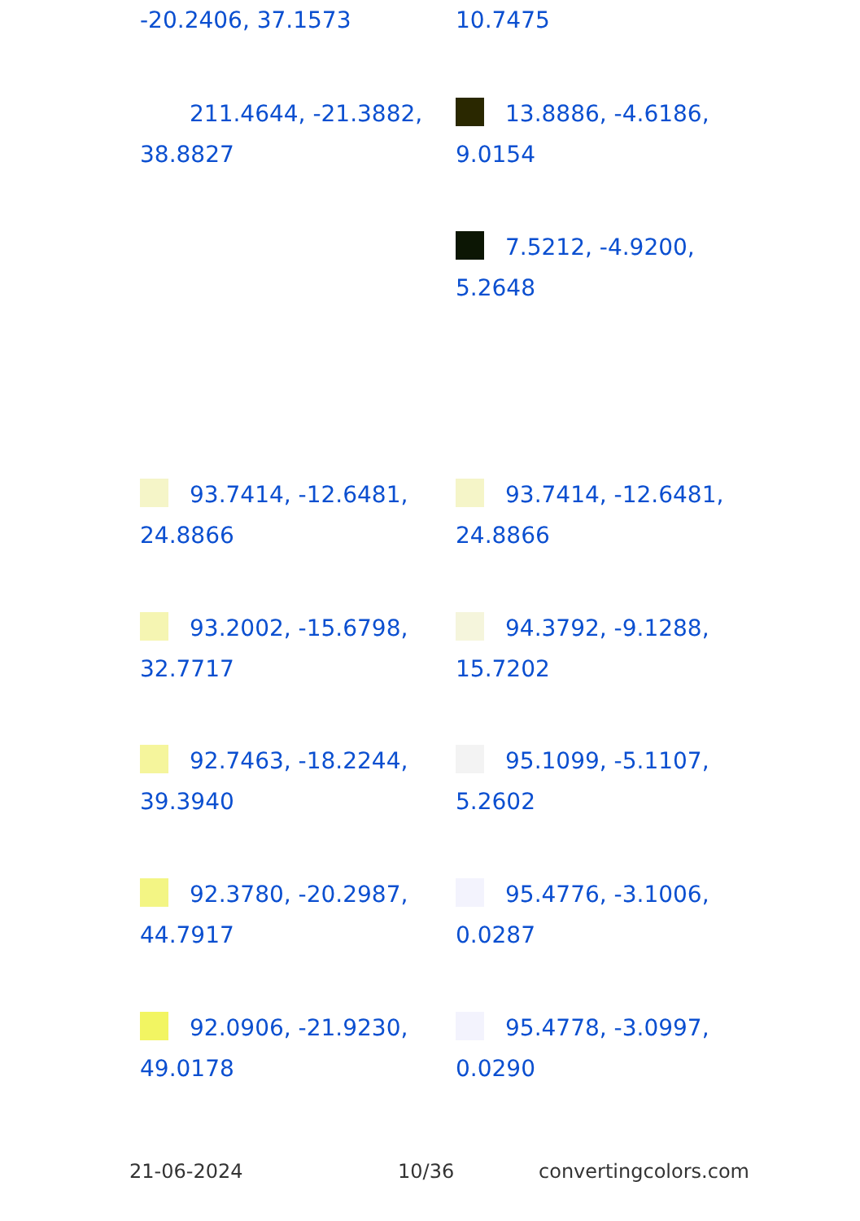-20.2406, 37.1573 10.7475
211.4644, -21.3882, 38.8827
13.8886, -4.6186, 9.0154
7.5212, -4.9200, 5.2648
93.7414, -12.6481, 24.8866
93.7414, -12.6481, 24.8866
93.2002, -15.6798, 32.7717
94.3792, -9.1288, 15.7202
92.7463, -18.2244, 39.3940
95.1099, -5.1107, 5.2602
92.3780, -20.2987, 44.7917
95.4776, -3.1006, 0.0287
92.0906, -21.9230, 49.0178
95.4778, -3.0997, 0.0290
21-06-2024 10/36 convertingcolors.com